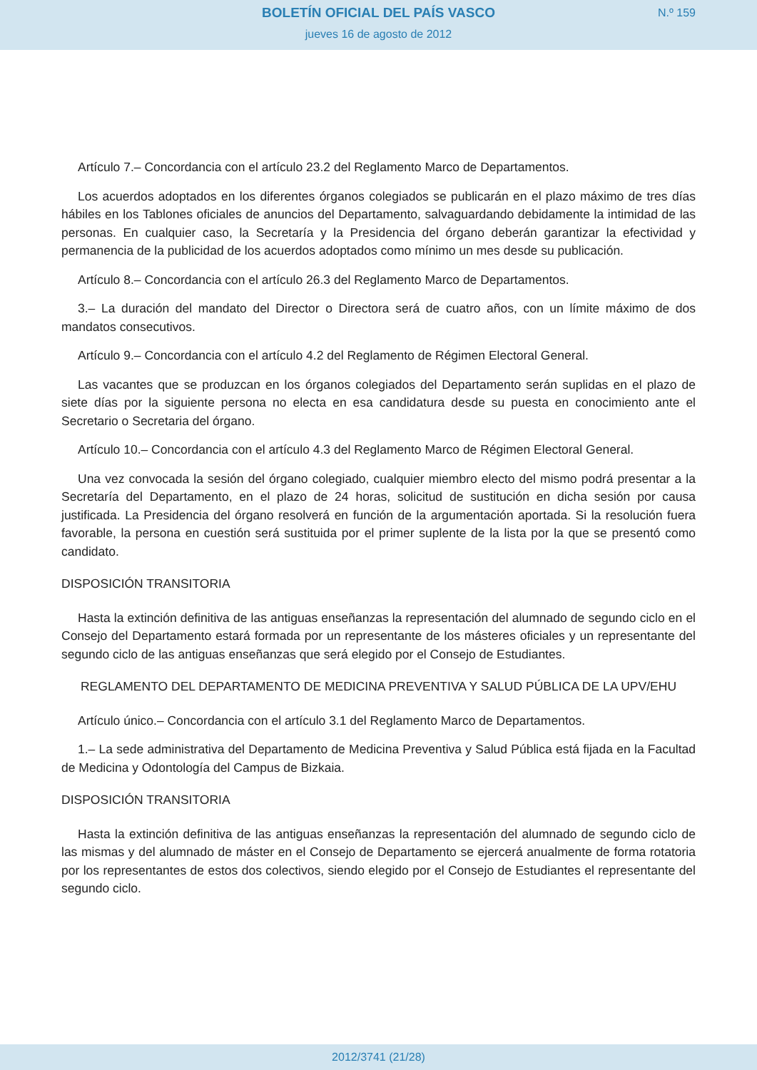BOLETÍN OFICIAL DEL PAÍS VASCO
N.º 159
jueves 16 de agosto de 2012
Artículo 7.– Concordancia con el artículo 23.2 del Reglamento Marco de Departamentos.
Los acuerdos adoptados en los diferentes órganos colegiados se publicarán en el plazo máximo de tres días hábiles en los Tablones oficiales de anuncios del Departamento, salvaguardando debidamente la intimidad de las personas. En cualquier caso, la Secretaría y la Presidencia del órgano deberán garantizar la efectividad y permanencia de la publicidad de los acuerdos adoptados como mínimo un mes desde su publicación.
Artículo 8.– Concordancia con el artículo 26.3 del Reglamento Marco de Departamentos.
3.– La duración del mandato del Director o Directora será de cuatro años, con un límite máximo de dos mandatos consecutivos.
Artículo 9.– Concordancia con el artículo 4.2 del Reglamento de Régimen Electoral General.
Las vacantes que se produzcan en los órganos colegiados del Departamento serán suplidas en el plazo de siete días por la siguiente persona no electa en esa candidatura desde su puesta en conocimiento ante el Secretario o Secretaria del órgano.
Artículo 10.– Concordancia con el artículo 4.3 del Reglamento Marco de Régimen Electoral General.
Una vez convocada la sesión del órgano colegiado, cualquier miembro electo del mismo podrá presentar a la Secretaría del Departamento, en el plazo de 24 horas, solicitud de sustitución en dicha sesión por causa justificada. La Presidencia del órgano resolverá en función de la argumentación aportada. Si la resolución fuera favorable, la persona en cuestión será sustituida por el primer suplente de la lista por la que se presentó como candidato.
DISPOSICIÓN TRANSITORIA
Hasta la extinción definitiva de las antiguas enseñanzas la representación del alumnado de segundo ciclo en el Consejo del Departamento estará formada por un representante de los másteres oficiales y un representante del segundo ciclo de las antiguas enseñanzas que será elegido por el Consejo de Estudiantes.
REGLAMENTO DEL DEPARTAMENTO DE MEDICINA PREVENTIVA Y SALUD PÚBLICA DE LA UPV/EHU
Artículo único.– Concordancia con el artículo 3.1 del Reglamento Marco de Departamentos.
1.– La sede administrativa del Departamento de Medicina Preventiva y Salud Pública está fijada en la Facultad de Medicina y Odontología del Campus de Bizkaia.
DISPOSICIÓN TRANSITORIA
Hasta la extinción definitiva de las antiguas enseñanzas la representación del alumnado de segundo ciclo de las mismas y del alumnado de máster en el Consejo de Departamento se ejercerá anualmente de forma rotatoria por los representantes de estos dos colectivos, siendo elegido por el Consejo de Estudiantes el representante del segundo ciclo.
2012/3741 (21/28)